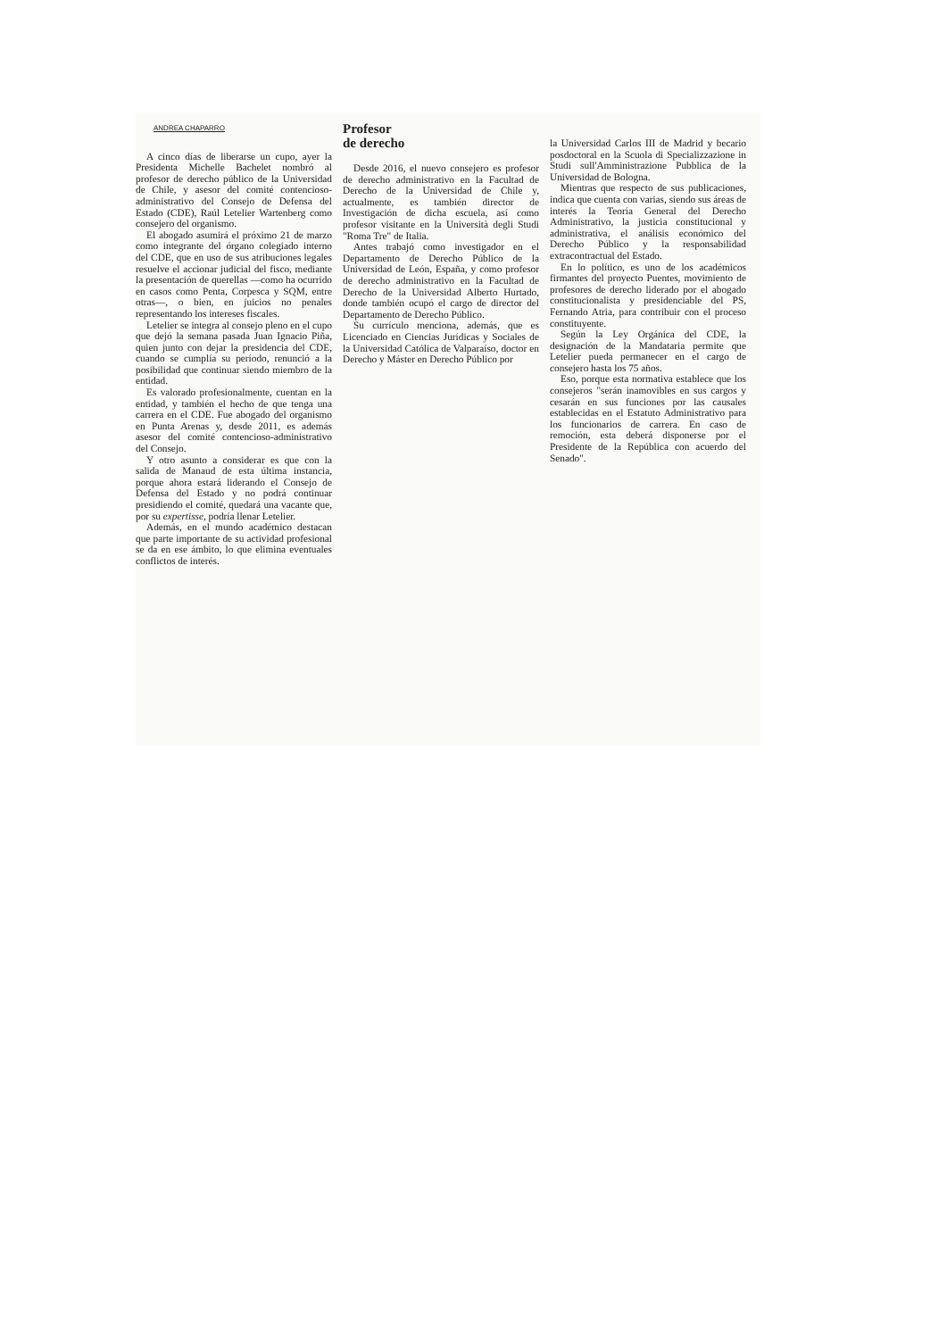ANDREA CHAPARRO
A cinco días de liberarse un cupo, ayer la Presidenta Michelle Bachelet nombró al profesor de derecho público de la Universidad de Chile, y asesor del comité contencioso-administrativo del Consejo de Defensa del Estado (CDE), Raúl Letelier Wartenberg como consejero del organismo.
El abogado asumirá el próximo 21 de marzo como integrante del órgano colegiado interno del CDE, que en uso de sus atribuciones legales resuelve el accionar judicial del fisco, mediante la presentación de querellas —como ha ocurrido en casos como Penta, Corpesca y SQM, entre otras—, o bien, en juicios no penales representando los intereses fiscales.
Letelier se integra al consejo pleno en el cupo que dejó la semana pasada Juan Ignacio Piña, quien junto con dejar la presidencia del CDE, cuando se cumplía su período, renunció a la posibilidad que continuar siendo miembro de la entidad.
Es valorado profesionalmente, cuentan en la entidad, y también el hecho de que tenga una carrera en el CDE. Fue abogado del organismo en Punta Arenas y, desde 2011, es además asesor del comité contencioso-administrativo del Consejo.
Y otro asunto a considerar es que con la salida de Manaud de esta última instancia, porque ahora estará liderando el Consejo de Defensa del Estado y no podrá continuar presidiendo el comité, quedará una vacante que, por su expertisse, podría llenar Letelier.
Además, en el mundo académico destacan que parte importante de su actividad profesional se da en ese ámbito, lo que elimina eventuales conflictos de interés.
Profesor
de derecho
Desde 2016, el nuevo consejero es profesor de derecho administrativo en la Facultad de Derecho de la Universidad de Chile y, actualmente, es también director de Investigación de dicha escuela, así como profesor visitante en la Università degli Studi "Roma Tre" de Italia.
Antes trabajó como investigador en el Departamento de Derecho Público de la Universidad de León, España, y como profesor de derecho administrativo en la Facultad de Derecho de la Universidad Alberto Hurtado, donde también ocupó el cargo de director del Departamento de Derecho Público.
Su currículo menciona, además, que es Licenciado en Ciencias Jurídicas y Sociales de la Universidad Católica de Valparaíso, doctor en Derecho y Máster en Derecho Público por
la Universidad Carlos III de Madrid y becario posdoctoral en la Scuola di Specializzazione in Studi sull'Amministrazione Pubblica de la Universidad de Bologna.
Mientras que respecto de sus publicaciones, indica que cuenta con varias, siendo sus áreas de interés la Teoría General del Derecho Administrativo, la justicia constitucional y administrativa, el análisis económico del Derecho Público y la responsabilidad extracontractual del Estado.
En lo político, es uno de los académicos firmantes del proyecto Puentes, movimiento de profesores de derecho liderado por el abogado constitucionalista y presidenciable del PS, Fernando Atria, para contribuir con el proceso constituyente.
Según la Ley Orgánica del CDE, la designación de la Mandataria permite que Letelier pueda permanecer en el cargo de consejero hasta los 75 años.
Eso, porque esta normativa establece que los consejeros "serán inamovibles en sus cargos y cesarán en sus funciones por las causales establecidas en el Estatuto Administrativo para los funcionarios de carrera. En caso de remoción, esta deberá disponerse por el Presidente de la República con acuerdo del Senado".